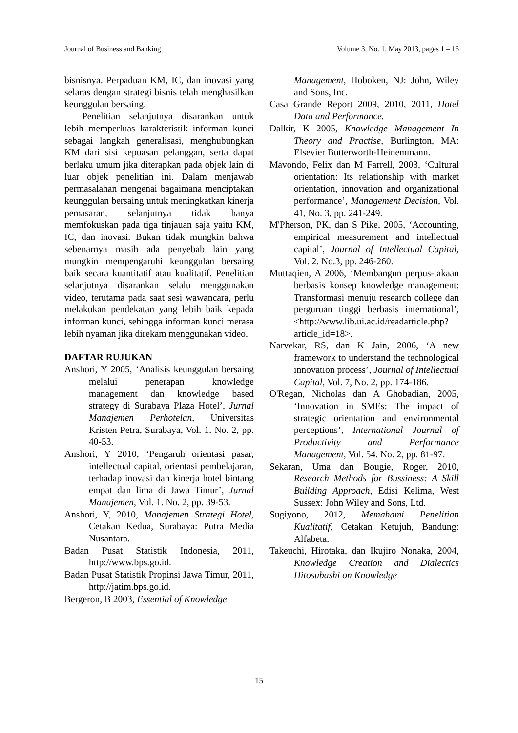Journal of Business and Banking Volume 3, No. 1, May 2013, pages 1 – 16
bisnisnya. Perpaduan KM, IC, dan inovasi yang selaras dengan strategi bisnis telah menghasilkan keunggulan bersaing.
Penelitian selanjutnya disarankan untuk lebih memperluas karakteristik informan kunci sebagai langkah generalisasi, menghubungkan KM dari sisi kepuasan pelanggan, serta dapat berlaku umum jika diterapkan pada objek lain di luar objek penelitian ini. Dalam menjawab permasalahan mengenai bagaimana menciptakan keunggulan bersaing untuk meningkatkan kinerja pemasaran, selanjutnya tidak hanya memfokuskan pada tiga tinjauan saja yaitu KM, IC, dan inovasi. Bukan tidak mungkin bahwa sebenarnya masih ada penyebab lain yang mungkin mempengaruhi keunggulan bersaing baik secara kuantitatif atau kualitatif. Penelitian selanjutnya disarankan selalu menggunakan video, terutama pada saat sesi wawancara, perlu melakukan pendekatan yang lebih baik kepada informan kunci, sehingga informan kunci merasa lebih nyaman jika direkam menggunakan video.
DAFTAR RUJUKAN
Anshori, Y 2005, ‘Analisis keunggulan bersaing melalui penerapan knowledge management dan knowledge based strategy di Surabaya Plaza Hotel’, Jurnal Manajemen Perhotelan, Universitas Kristen Petra, Surabaya, Vol. 1. No. 2, pp. 40-53.
Anshori, Y 2010, ‘Pengaruh orientasi pasar, intellectual capital, orientasi pembelajaran, terhadap inovasi dan kinerja hotel bintang empat dan lima di Jawa Timur’, Jurnal Manajemen, Vol. 1. No. 2, pp. 39-53.
Anshori, Y, 2010, Manajemen Strategi Hotel, Cetakan Kedua, Surabaya: Putra Media Nusantara.
Badan Pusat Statistik Indonesia, 2011, http://www.bps.go.id.
Badan Pusat Statistik Propinsi Jawa Timur, 2011, http://jatim.bps.go.id.
Bergeron, B 2003, Essential of Knowledge
Management, Hoboken, NJ: John, Wiley and Sons, Inc.
Casa Grande Report 2009, 2010, 2011, Hotel Data and Performance.
Dalkir, K 2005, Knowledge Management In Theory and Practise, Burlington, MA: Elsevier Butterworth-Heinemmann.
Mavondo, Felix dan M Farrell, 2003, ‘Cultural orientation: Its relationship with market orientation, innovation and organizational performance’, Management Decision, Vol. 41, No. 3, pp. 241-249.
M'Pherson, PK, dan S Pike, 2005, ‘Accounting, empirical measurement and intellectual capital’, Journal of Intellectual Capital, Vol. 2. No.3, pp. 246-260.
Muttaqien, A 2006, ‘Membangun perpus-takaan berbasis konsep knowledge management: Transformasi menuju research college dan perguruan tinggi berbasis international’, <http://www.lib.ui.ac.id/readarticle.php?article_id=18>.
Narvekar, RS, dan K Jain, 2006, ‘A new framework to understand the technological innovation process’, Journal of Intellectual Capital, Vol. 7, No. 2, pp. 174-186.
O'Regan, Nicholas dan A Ghobadian, 2005, ‘Innovation in SMEs: The impact of strategic orientation and environmental perceptions’, International Journal of Productivity and Performance Management, Vol. 54. No. 2, pp. 81-97.
Sekaran, Uma dan Bougie, Roger, 2010, Research Methods for Bussiness: A Skill Building Approach, Edisi Kelima, West Sussex: John Wiley and Sons, Ltd.
Sugiyono, 2012, Memahami Penelitian Kualitatif, Cetakan Ketujuh, Bandung: Alfabeta.
Takeuchi, Hirotaka, dan Ikujiro Nonaka, 2004, Knowledge Creation and Dialectics Hitosubashi on Knowledge
15